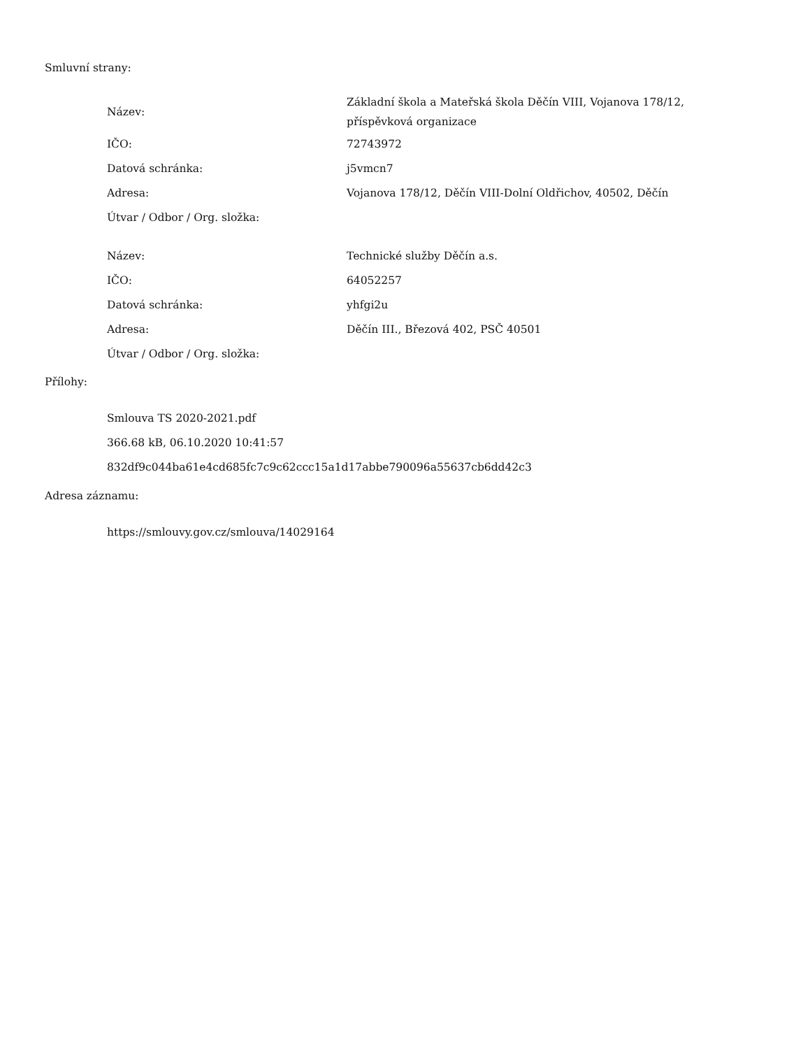Smluvní strany:
| Název: | Základní škola a Mateřská škola Děčín VIII, Vojanova 178/12, příspěvková organizace |
| IČO: | 72743972 |
| Datová schránka: | j5vmcn7 |
| Adresa: | Vojanova 178/12, Děčín VIII-Dolní Oldřichov, 40502, Děčín |
| Útvar / Odbor / Org. složka: | |
| Název: | Technické služby Děčín a.s. |
| IČO: | 64052257 |
| Datová schránka: | yhfgi2u |
| Adresa: | Děčín III., Březová 402, PSČ 40501 |
| Útvar / Odbor / Org. složka: | |
Přílohy:
Smlouva TS 2020-2021.pdf
366.68 kB, 06.10.2020 10:41:57
832df9c044ba61e4cd685fc7c9c62ccc15a1d17abbe790096a55637cb6dd42c3
Adresa záznamu:
https://smlouvy.gov.cz/smlouva/14029164